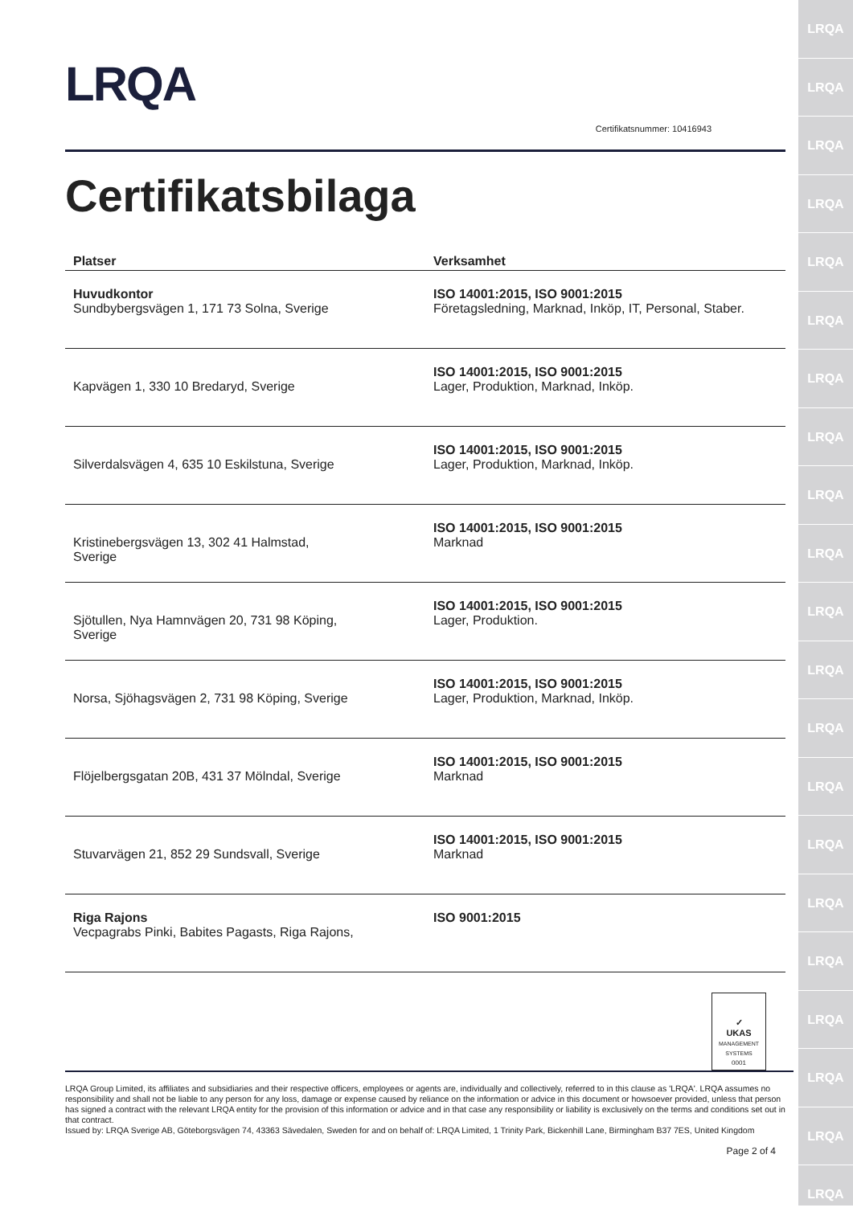LRQA
LRQA
LRQA
LRQA
LRQA
LRQA
LRQA
LRQA
LRQA
LRQA
LRQA
LRQA
LRQA
LRQA
LRQA
LRQA
LRQA
LRQA
LRQA
LRQA
LRQA
LRQA
Certifikatsnummer: 10416943
Certifikatsbilaga
| Platser | Verksamhet |
| --- | --- |
| Huvudkontor Sundbybergsvägen 1, 171 73 Solna, Sverige | ISO 14001:2015, ISO 9001:2015 Företagsledning, Marknad, Inköp, IT, Personal, Staber. |
| Kapvägen 1, 330 10 Bredaryd, Sverige | ISO 14001:2015, ISO 9001:2015 Lager, Produktion, Marknad, Inköp. |
| Silverdalsvägen 4, 635 10 Eskilstuna, Sverige | ISO 14001:2015, ISO 9001:2015 Lager, Produktion, Marknad, Inköp. |
| Kristinebergsvägen 13, 302 41 Halmstad, Sverige | ISO 14001:2015, ISO 9001:2015 Marknad |
| Sjötullen, Nya Hamnvägen 20, 731 98 Köping, Sverige | ISO 14001:2015, ISO 9001:2015 Lager, Produktion. |
| Norsa, Sjöhagsvägen 2, 731 98 Köping, Sverige | ISO 14001:2015, ISO 9001:2015 Lager, Produktion, Marknad, Inköp. |
| Flöjelbergsgatan 20B, 431 37 Mölndal, Sverige | ISO 14001:2015, ISO 9001:2015 Marknad |
| Stuvarvägen 21, 852 29 Sundsvall, Sverige | ISO 14001:2015, ISO 9001:2015 Marknad |
| Riga Rajons Vecpagrabs Pinki, Babites Pagasts, Riga Rajons, | ISO 9001:2015 |
✓
UKAS
MANAGEMENT SYSTEMS
0001
LRQA Group Limited, its affiliates and subsidiaries and their respective officers, employees or agents are, individually and collectively, referred to in this clause as 'LRQA'. LRQA assumes no responsibility and shall not be liable to any person for any loss, damage or expense caused by reliance on the information or advice in this document or howsoever provided, unless that person has signed a contract with the relevant LRQA entity for the provision of this information or advice and in that case any responsibility or liability is exclusively on the terms and conditions set out in that contract.
Issued by: LRQA Sverige AB, Göteborgsvägen 74, 43363 Sävedalen, Sweden for and on behalf of: LRQA Limited, 1 Trinity Park, Bickenhill Lane, Birmingham B37 7ES, United Kingdom
Page 2 of 4